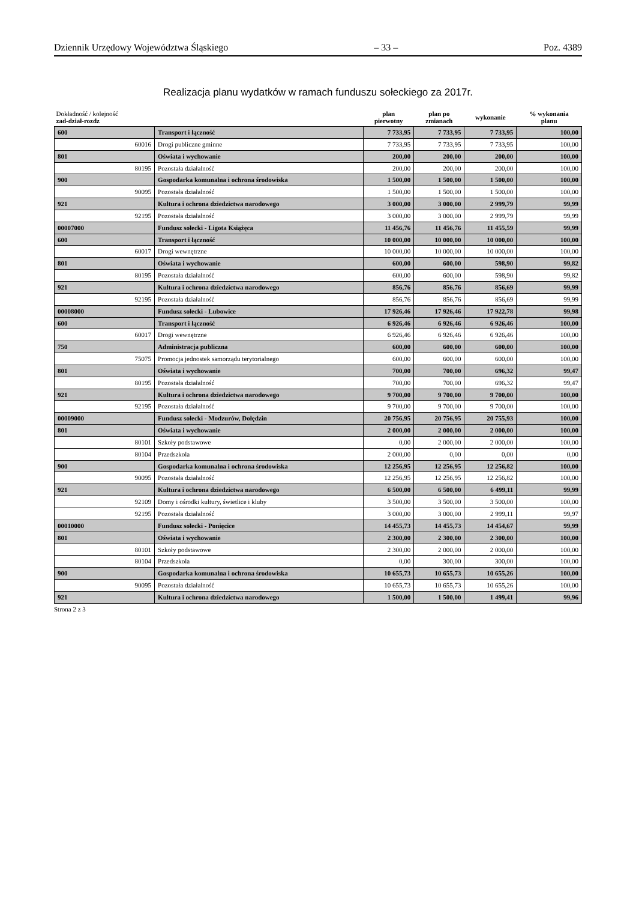Dziennik Urzędowy Województwa Śląskiego – 33 – Poz. 4389
Realizacja planu wydatków w ramach funduszu sołeckiego za 2017r.
| Dokładność / kolejność zad-dział-rozdz | | plan pierwotny | plan po zmianach | wykonanie | % wykonania planu |
| --- | --- | --- | --- | --- | --- |
| 600 | Transport i łączność | 7 733,95 | 7 733,95 | 7 733,95 | 100,00 |
| 60016 | Drogi publiczne gminne | 7 733,95 | 7 733,95 | 7 733,95 | 100,00 |
| 801 | Oświata i wychowanie | 200,00 | 200,00 | 200,00 | 100,00 |
| 80195 | Pozostała działalność | 200,00 | 200,00 | 200,00 | 100,00 |
| 900 | Gospodarka komunalna i ochrona środowiska | 1 500,00 | 1 500,00 | 1 500,00 | 100,00 |
| 90095 | Pozostała działalność | 1 500,00 | 1 500,00 | 1 500,00 | 100,00 |
| 921 | Kultura i ochrona dziedzictwa narodowego | 3 000,00 | 3 000,00 | 2 999,79 | 99,99 |
| 92195 | Pozostała działalność | 3 000,00 | 3 000,00 | 2 999,79 | 99,99 |
| 00007000 | Fundusz sołecki - Ligota Książęca | 11 456,76 | 11 456,76 | 11 455,59 | 99,99 |
| 600 | Transport i łączność | 10 000,00 | 10 000,00 | 10 000,00 | 100,00 |
| 60017 | Drogi wewnętrzne | 10 000,00 | 10 000,00 | 10 000,00 | 100,00 |
| 801 | Oświata i wychowanie | 600,00 | 600,00 | 598,90 | 99,82 |
| 80195 | Pozostała działalność | 600,00 | 600,00 | 598,90 | 99,82 |
| 921 | Kultura i ochrona dziedzictwa narodowego | 856,76 | 856,76 | 856,69 | 99,99 |
| 92195 | Pozostała działalność | 856,76 | 856,76 | 856,69 | 99,99 |
| 00008000 | Fundusz sołecki - Lubowice | 17 926,46 | 17 926,46 | 17 922,78 | 99,98 |
| 600 | Transport i łączność | 6 926,46 | 6 926,46 | 6 926,46 | 100,00 |
| 60017 | Drogi wewnętrzne | 6 926,46 | 6 926,46 | 6 926,46 | 100,00 |
| 750 | Administracja publiczna | 600,00 | 600,00 | 600,00 | 100,00 |
| 75075 | Promocja jednostek samorządu terytorialnego | 600,00 | 600,00 | 600,00 | 100,00 |
| 801 | Oświata i wychowanie | 700,00 | 700,00 | 696,32 | 99,47 |
| 80195 | Pozostała działalność | 700,00 | 700,00 | 696,32 | 99,47 |
| 921 | Kultura i ochrona dziedzictwa narodowego | 9 700,00 | 9 700,00 | 9 700,00 | 100,00 |
| 92195 | Pozostała działalność | 9 700,00 | 9 700,00 | 9 700,00 | 100,00 |
| 00009000 | Fundusz sołecki - Modzurów, Dołędzin | 20 756,95 | 20 756,95 | 20 755,93 | 100,00 |
| 801 | Oświata i wychowanie | 2 000,00 | 2 000,00 | 2 000,00 | 100,00 |
| 80101 | Szkoły podstawowe | 0,00 | 2 000,00 | 2 000,00 | 100,00 |
| 80104 | Przedszkola | 2 000,00 | 0,00 | 0,00 | 0,00 |
| 900 | Gospodarka komunalna i ochrona środowiska | 12 256,95 | 12 256,95 | 12 256,82 | 100,00 |
| 90095 | Pozostała działalność | 12 256,95 | 12 256,95 | 12 256,82 | 100,00 |
| 921 | Kultura i ochrona dziedzictwa narodowego | 6 500,00 | 6 500,00 | 6 499,11 | 99,99 |
| 92109 | Domy i ośrodki kultury, świetlice i kluby | 3 500,00 | 3 500,00 | 3 500,00 | 100,00 |
| 92195 | Pozostała działalność | 3 000,00 | 3 000,00 | 2 999,11 | 99,97 |
| 00010000 | Fundusz sołecki - Ponięcice | 14 455,73 | 14 455,73 | 14 454,67 | 99,99 |
| 801 | Oświata i wychowanie | 2 300,00 | 2 300,00 | 2 300,00 | 100,00 |
| 80101 | Szkoły podstawowe | 2 300,00 | 2 000,00 | 2 000,00 | 100,00 |
| 80104 | Przedszkola | 0,00 | 300,00 | 300,00 | 100,00 |
| 900 | Gospodarka komunalna i ochrona środowiska | 10 655,73 | 10 655,73 | 10 655,26 | 100,00 |
| 90095 | Pozostała działalność | 10 655,73 | 10 655,73 | 10 655,26 | 100,00 |
| 921 | Kultura i ochrona dziedzictwa narodowego | 1 500,00 | 1 500,00 | 1 499,41 | 99,96 |
Strona 2 z 3